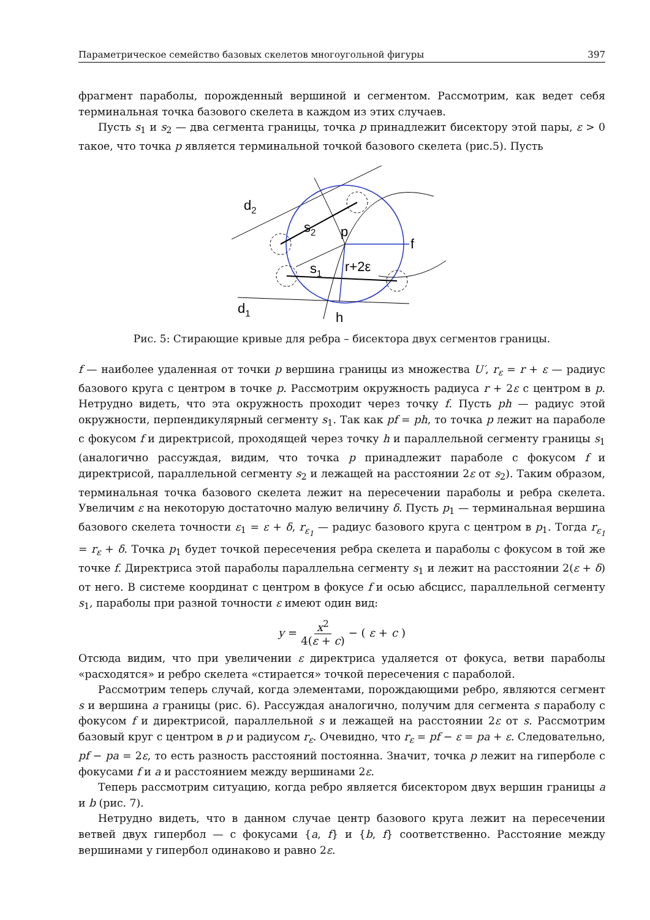Параметрическое семейство базовых скелетов многоугольной фигуры 397
фрагмент параболы, порожденный вершиной и сегментом. Рассмотрим, как ведет себя терминальная точка базового скелета в каждом из этих случаев.
Пусть s<sub>1</sub> и s<sub>2</sub> — два сегмента границы, точка p принадлежит бисектору этой пары, ε > 0 такое, что точка p является терминальной точкой базового скелета (рис.5). Пусть
d2
s2
p
f
s1
r+2ε
d1
h
Рис. 5: Стирающие кривые для ребра – бисектора двух сегментов границы.
f — наиболее удаленная от точки p вершина границы из множества U′, r<sub>ε</sub> = r + ε — радиус базового круга с центром в точке p. Рассмотрим окружность радиуса r + 2ε с центром в p. Нетрудно видеть, что эта окружность проходит через точку f. Пусть ph — радиус этой окружности, перпендикулярный сегменту s<sub>1</sub>. Так как pf = ph, то точка p лежит на параболе с фокусом f и директрисой, проходящей через точку h и параллельной сегменту границы s<sub>1</sub> (аналогично рассуждая, видим, что точка p принадлежит параболе с фокусом f и директрисой, параллельной сегменту s<sub>2</sub> и лежащей на расстоянии 2ε от s<sub>2</sub>). Таким образом, терминальная точка базового скелета лежит на пересечении параболы и ребра скелета. Увеличим ε на некоторую достаточно малую величину δ. Пусть p<sub>1</sub> — терминальная вершина базового скелета точности ε<sub>1</sub> = ε + δ, r<sub>ε<sub>1</sub></sub> — радиус базового круга с центром в p<sub>1</sub>. Тогда r<sub>ε<sub>1</sub></sub> = r<sub>ε</sub> + δ. Точка p<sub>1</sub> будет точкой пересечения ребра скелета и параболы с фокусом в той же точке f. Директриса этой параболы параллельна сегменту s<sub>1</sub> и лежит на расстоянии 2(ε + δ) от него. В системе координат с центром в фокусе f и осью абсцисс, параллельной сегменту s<sub>1</sub>, параболы при разной точности ε имеют один вид:
y = x<sup>2</sup> 4(ε + c) − (ε + c)
Отсюда видим, что при увеличении ε директриса удаляется от фокуса, ветви параболы «расходятся» и ребро скелета «стирается» точкой пересечения с параболой.
Рассмотрим теперь случай, когда элементами, порождающими ребро, являются сегмент s и вершина a границы (рис. 6). Рассуждая аналогично, получим для сегмента s параболу с фокусом f и директрисой, параллельной s и лежащей на расстоянии 2ε от s. Рассмотрим базовый круг с центром в p и радиусом r<sub>ε</sub>. Очевидно, что r<sub>ε</sub> = pf − ε = pa + ε. Следовательно, pf − pa = 2ε, то есть разность расстояний постоянна. Значит, точка p лежит на гиперболе с фокусами f и a и расстоянием между вершинами 2ε.
Теперь рассмотрим ситуацию, когда ребро является бисектором двух вершин границы a и b (рис. 7).
Нетрудно видеть, что в данном случае центр базового круга лежит на пересечении ветвей двух гипербол — с фокусами {a, f} и {b, f} соответственно. Расстояние между вершинами у гипербол одинаково и равно 2ε.